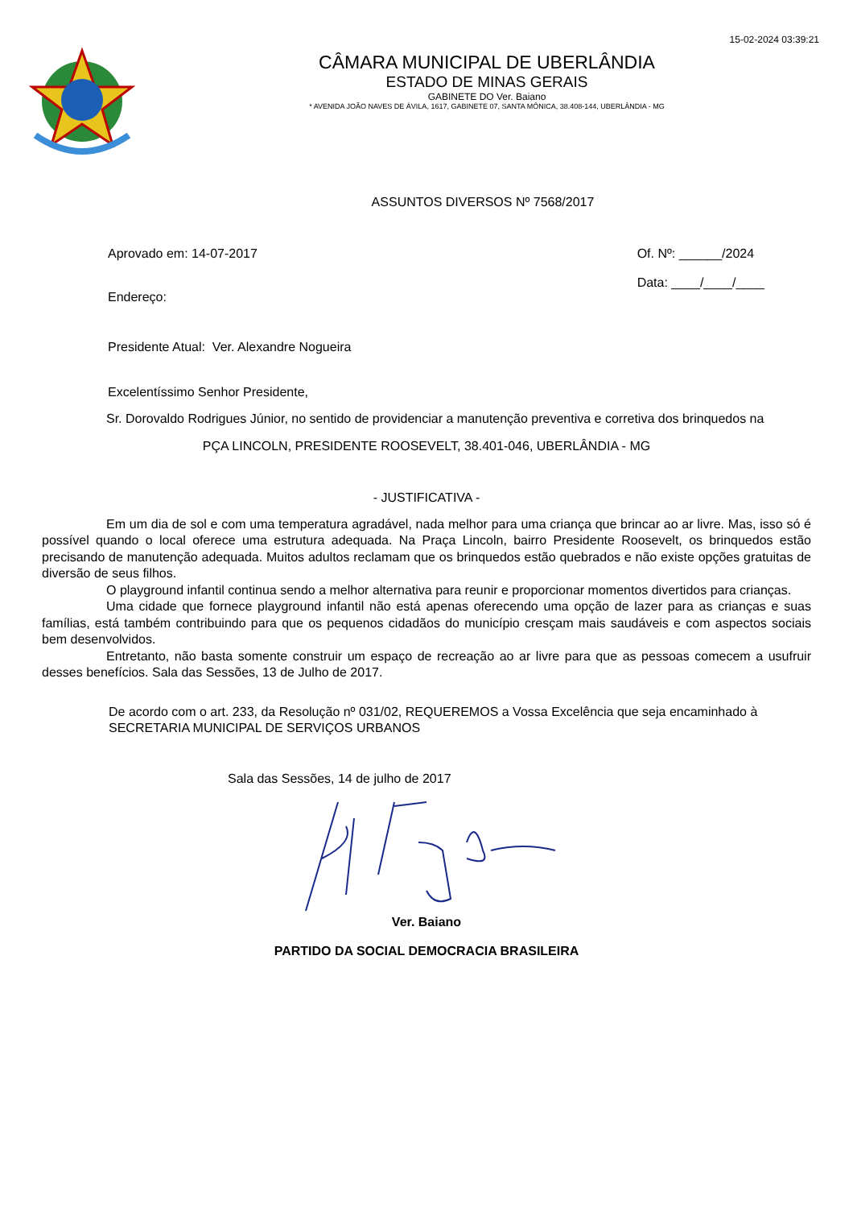15-02-2024 03:39:21
CÂMARA MUNICIPAL DE UBERLÂNDIA
ESTADO DE MINAS GERAIS
GABINETE DO Ver. Baiano
* AVENIDA JOÃO NAVES DE ÁVILA, 1617, GABINETE 07, SANTA MÔNICA, 38.408-144, UBERLÂNDIA - MG
ASSUNTOS DIVERSOS Nº 7568/2017
Aprovado em: 14-07-2017
Endereço:
Of. Nº: ______/2024
Data: ____/____/____
Presidente Atual: Ver. Alexandre Nogueira
Excelentíssimo Senhor Presidente,
Sr. Dorovaldo Rodrigues Júnior, no sentido de providenciar a manutenção preventiva e corretiva dos brinquedos na
PÇA LINCOLN, PRESIDENTE ROOSEVELT, 38.401-046, UBERLÂNDIA - MG
- JUSTIFICATIVA -
Em um dia de sol e com uma temperatura agradável, nada melhor para uma criança que brincar ao ar livre. Mas, isso só é possível quando o local oferece uma estrutura adequada. Na Praça Lincoln, bairro Presidente Roosevelt, os brinquedos estão precisando de manutenção adequada. Muitos adultos reclamam que os brinquedos estão quebrados e não existe opções gratuitas de diversão de seus filhos.
O playground infantil continua sendo a melhor alternativa para reunir e proporcionar momentos divertidos para crianças.
Uma cidade que fornece playground infantil não está apenas oferecendo uma opção de lazer para as crianças e suas famílias, está também contribuindo para que os pequenos cidadãos do município cresçam mais saudáveis e com aspectos sociais bem desenvolvidos.
Entretanto, não basta somente construir um espaço de recreação ao ar livre para que as pessoas comecem a usufruir desses benefícios. Sala das Sessões, 13 de Julho de 2017.
De acordo com o art. 233, da Resolução nº 031/02, REQUEREMOS a Vossa Excelência que seja encaminhado à SECRETARIA MUNICIPAL DE SERVIÇOS URBANOS
Sala das Sessões, 14 de julho de 2017
Ver. Baiano
PARTIDO DA SOCIAL DEMOCRACIA BRASILEIRA